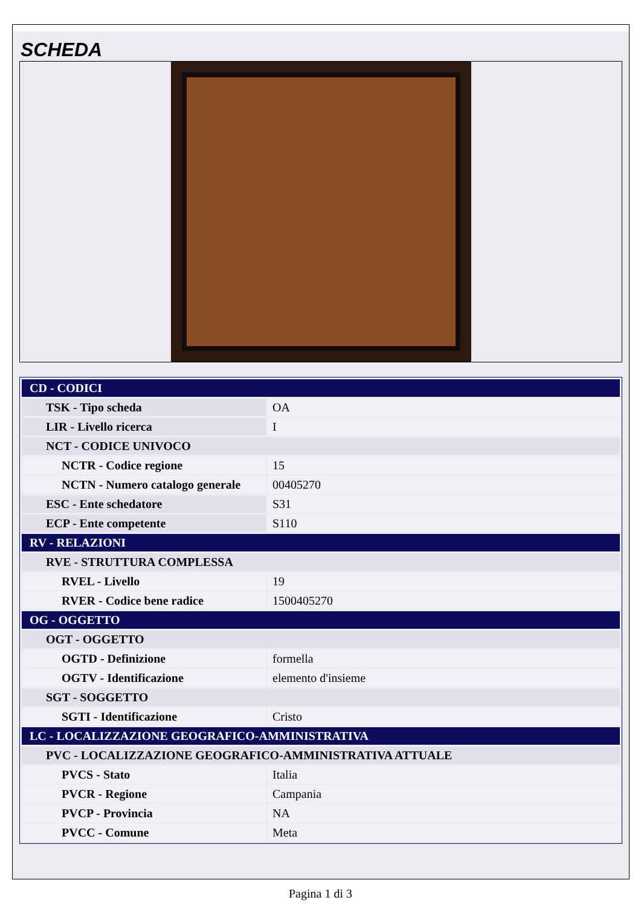SCHEDA
| CD - CODICI | |
| TSK - Tipo scheda | OA |
| LIR - Livello ricerca | I |
| NCT - CODICE UNIVOCO | |
| NCTR - Codice regione | 15 |
| NCTN - Numero catalogo generale | 00405270 |
| ESC - Ente schedatore | S31 |
| ECP - Ente competente | S110 |
| RV - RELAZIONI | |
| RVE - STRUTTURA COMPLESSA | |
| RVEL - Livello | 19 |
| RVER - Codice bene radice | 1500405270 |
| OG - OGGETTO | |
| OGT - OGGETTO | |
| OGTD - Definizione | formella |
| OGTV - Identificazione | elemento d'insieme |
| SGT - SOGGETTO | |
| SGTI - Identificazione | Cristo |
| LC - LOCALIZZAZIONE GEOGRAFICO-AMMINISTRATIVA | |
| PVC - LOCALIZZAZIONE GEOGRAFICO-AMMINISTRATIVA ATTUALE | |
| PVCS - Stato | Italia |
| PVCR - Regione | Campania |
| PVCP - Provincia | NA |
| PVCC - Comune | Meta |
Pagina 1 di 3